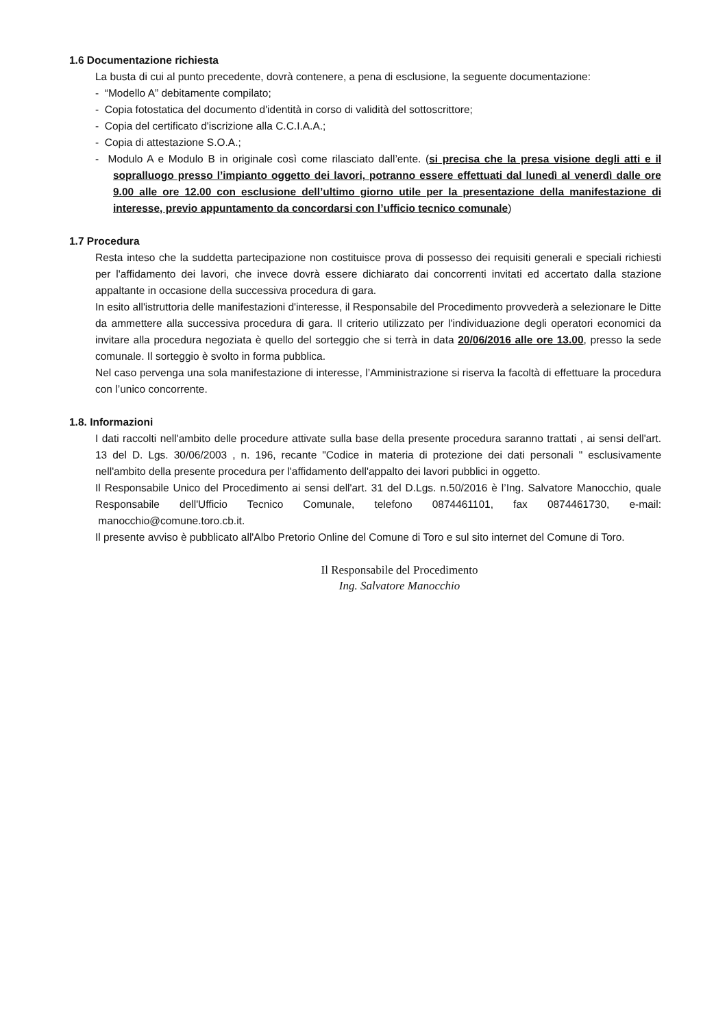1.6 Documentazione richiesta
La busta di cui al punto precedente, dovrà contenere, a pena di esclusione, la seguente documentazione:
- “Modello A” debitamente compilato;
- Copia fotostatica del documento d'identità in corso di validità del sottoscrittore;
- Copia del certificato d'iscrizione alla C.C.I.A.A.;
- Copia di attestazione S.O.A.;
- Modulo A e Modulo B in originale così come rilasciato dall’ente. (si precisa che la presa visione degli atti e il sopralluogo presso l’impianto oggetto dei lavori, potranno essere effettuati dal lunedì al venerdì dalle ore 9.00 alle ore 12.00 con esclusione dell’ultimo giorno utile per la presentazione della manifestazione di interesse, previo appuntamento da concordarsi con l’ufficio tecnico comunale)
1.7 Procedura
Resta inteso che la suddetta partecipazione non costituisce prova di possesso dei requisiti generali e speciali richiesti per l'affidamento dei lavori, che invece dovrà essere dichiarato dai concorrenti invitati ed accertato dalla stazione appaltante in occasione della successiva procedura di gara.
In esito all'istruttoria delle manifestazioni d'interesse, il Responsabile del Procedimento provvederà a selezionare le Ditte da ammettere alla successiva procedura di gara. Il criterio utilizzato per l'individuazione degli operatori economici da invitare alla procedura negoziata è quello del sorteggio che si terrà in data 20/06/2016 alle ore 13.00, presso la sede comunale. Il sorteggio è svolto in forma pubblica.
Nel caso pervenga una sola manifestazione di interesse, l’Amministrazione si riserva la facoltà di effettuare la procedura con l’unico concorrente.
1.8. Informazioni
I dati raccolti nell'ambito delle procedure attivate sulla base della presente procedura saranno trattati , ai sensi dell'art. 13 del D. Lgs. 30/06/2003 , n. 196, recante "Codice in materia di protezione dei dati personali " esclusivamente nell'ambito della presente procedura per l'affidamento dell'appalto dei lavori pubblici in oggetto.
Il Responsabile Unico del Procedimento ai sensi dell'art. 31 del D.Lgs. n.50/2016 è l’Ing. Salvatore Manocchio, quale Responsabile dell'Ufficio Tecnico Comunale, telefono 0874461101, fax 0874461730, e-mail: manocchio@comune.toro.cb.it.
Il presente avviso è pubblicato all'Albo Pretorio Online del Comune di Toro e sul sito internet del Comune di Toro.
Il Responsabile del Procedimento
Ing. Salvatore Manocchio